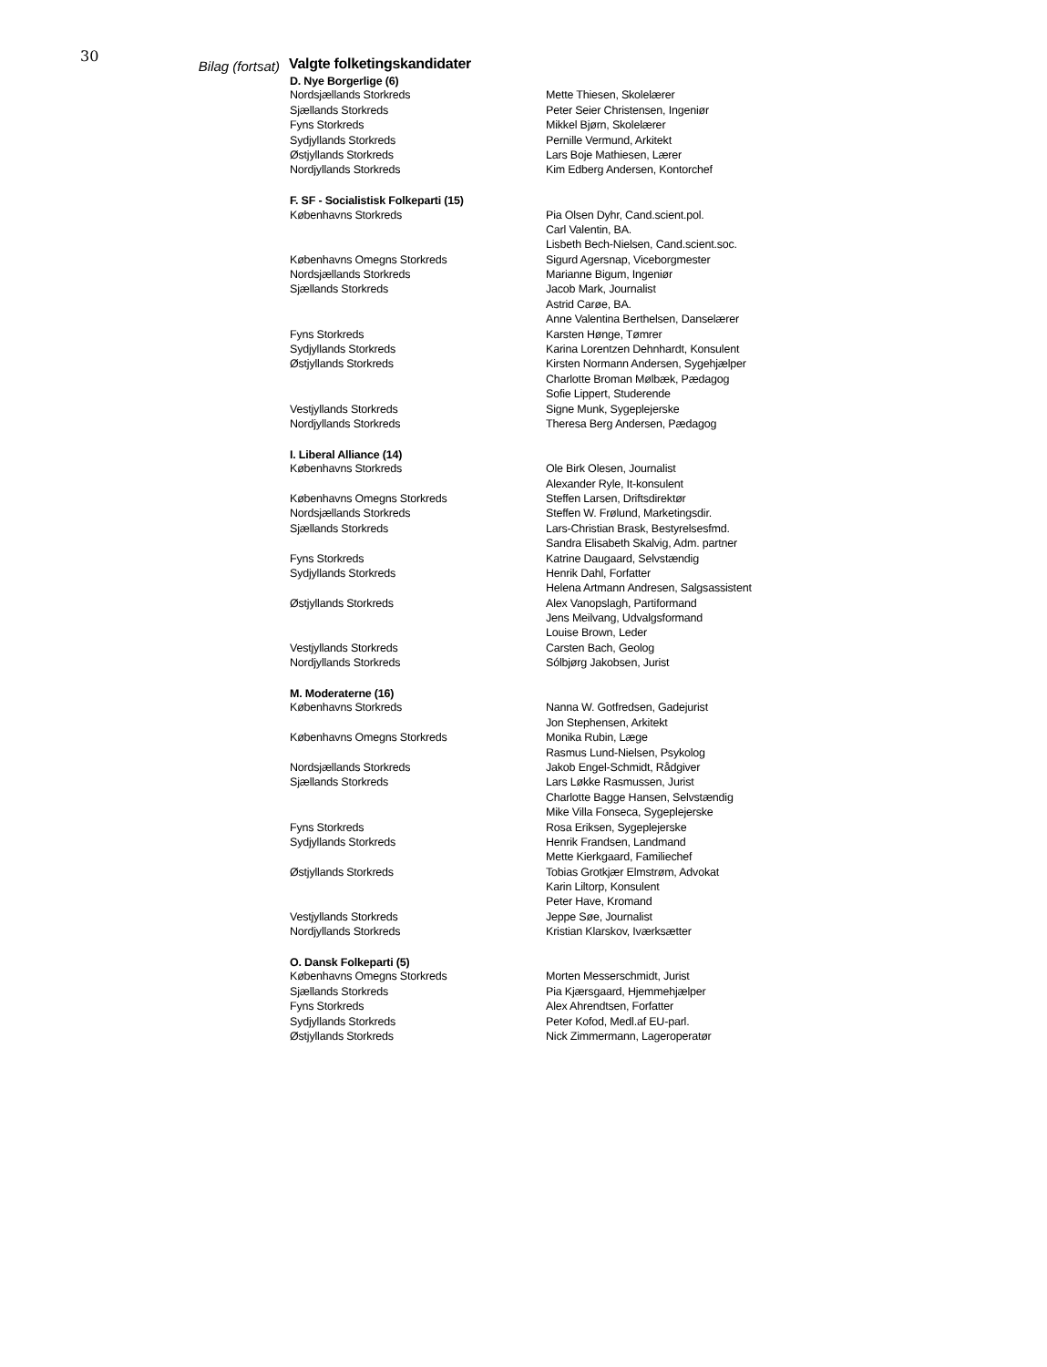30
Bilag (fortsat)
Valgte folketingskandidater
| D. Nye Borgerlige (6) | |
| --- | --- |
| Nordsjællands Storkreds | Mette Thiesen, Skolelærer |
| Sjællands Storkreds | Peter Seier Christensen, Ingeniør |
| Fyns Storkreds | Mikkel Bjørn, Skolelærer |
| Sydjyllands Storkreds | Pernille Vermund, Arkitekt |
| Østjyllands Storkreds | Lars Boje Mathiesen, Lærer |
| Nordjyllands Storkreds | Kim Edberg Andersen, Kontorchef |
| F. SF - Socialistisk Folkeparti (15) | |
| Københavns Storkreds | Pia Olsen Dyhr, Cand.scient.pol. |
| | Carl Valentin, BA. |
| | Lisbeth Bech-Nielsen, Cand.scient.soc. |
| Københavns Omegns Storkreds | Sigurd Agersnap, Viceborgmester |
| Nordsjællands Storkreds | Marianne Bigum, Ingeniør |
| Sjællands Storkreds | Jacob Mark, Journalist |
| | Astrid Carøe, BA. |
| | Anne Valentina Berthelsen, Danselærer |
| Fyns Storkreds | Karsten Hønge, Tømrer |
| Sydjyllands Storkreds | Karina Lorentzen Dehnhardt, Konsulent |
| Østjyllands Storkreds | Kirsten Normann Andersen, Sygehjælper |
| | Charlotte Broman Mølbæk, Pædagog |
| | Sofie Lippert, Studerende |
| Vestjyllands Storkreds | Signe Munk, Sygeplejerske |
| Nordjyllands Storkreds | Theresa Berg Andersen, Pædagog |
| I. Liberal Alliance (14) | |
| Københavns Storkreds | Ole Birk Olesen, Journalist |
| | Alexander Ryle, It-konsulent |
| Københavns Omegns Storkreds | Steffen Larsen, Driftsdirektør |
| Nordsjællands Storkreds | Steffen W. Frølund, Marketingsdir. |
| Sjællands Storkreds | Lars-Christian Brask, Bestyrelsesfmd. |
| | Sandra Elisabeth Skalvig, Adm. partner |
| Fyns Storkreds | Katrine Daugaard, Selvstændig |
| Sydjyllands Storkreds | Henrik Dahl, Forfatter |
| | Helena Artmann Andresen, Salgsassistent |
| Østjyllands Storkreds | Alex Vanopslagh, Partiformand |
| | Jens Meilvang, Udvalgsformand |
| | Louise Brown, Leder |
| Vestjyllands Storkreds | Carsten Bach, Geolog |
| Nordjyllands Storkreds | Sólbjørg Jakobsen, Jurist |
| M. Moderaterne (16) | |
| Københavns Storkreds | Nanna W. Gotfredsen, Gadejurist |
| | Jon Stephensen, Arkitekt |
| Københavns Omegns Storkreds | Monika Rubin, Læge |
| | Rasmus Lund-Nielsen, Psykolog |
| Nordsjællands Storkreds | Jakob Engel-Schmidt, Rådgiver |
| Sjællands Storkreds | Lars Løkke Rasmussen, Jurist |
| | Charlotte Bagge Hansen, Selvstændig |
| | Mike Villa Fonseca, Sygeplejerske |
| Fyns Storkreds | Rosa Eriksen, Sygeplejerske |
| Sydjyllands Storkreds | Henrik Frandsen, Landmand |
| | Mette Kierkgaard, Familiechef |
| Østjyllands Storkreds | Tobias Grotkjær Elmstrøm, Advokat |
| | Karin Liltorp, Konsulent |
| | Peter Have, Kromand |
| Vestjyllands Storkreds | Jeppe Søe, Journalist |
| Nordjyllands Storkreds | Kristian Klarskov, Iværksætter |
| O. Dansk Folkeparti (5) | |
| Københavns Omegns Storkreds | Morten Messerschmidt, Jurist |
| Sjællands Storkreds | Pia Kjærsgaard, Hjemmehjælper |
| Fyns Storkreds | Alex Ahrendtsen, Forfatter |
| Sydjyllands Storkreds | Peter Kofod, Medl.af EU-parl. |
| Østjyllands Storkreds | Nick Zimmermann, Lageroperatør |